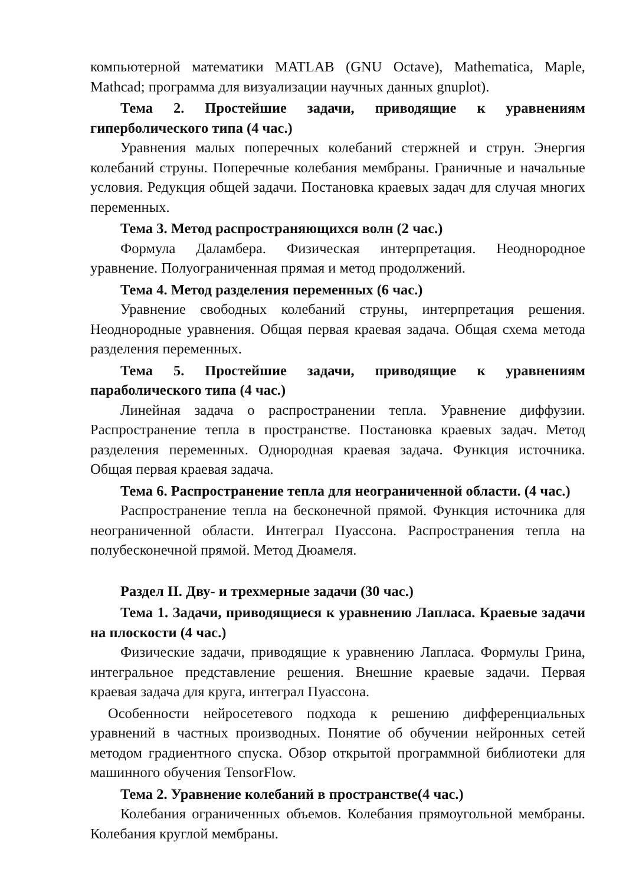компьютерной математики MATLAB (GNU Octave), Mathematica, Maple, Mathcad; программа для визуализации научных данных gnuplot).
Тема 2. Простейшие задачи, приводящие к уравнениям гиперболического типа (4 час.)
Уравнения малых поперечных колебаний стержней и струн. Энергия колебаний струны. Поперечные колебания мембраны. Граничные и начальные условия. Редукция общей задачи. Постановка краевых задач для случая многих переменных.
Тема 3. Метод распространяющихся волн (2 час.)
Формула Даламбера. Физическая интерпретация. Неоднородное уравнение. Полуограниченная прямая и метод продолжений.
Тема 4. Метод разделения переменных (6 час.)
Уравнение свободных колебаний струны, интерпретация решения. Неоднородные уравнения. Общая первая краевая задача. Общая схема метода разделения переменных.
Тема 5. Простейшие задачи, приводящие к уравнениям параболического типа (4 час.)
Линейная задача о распространении тепла. Уравнение диффузии. Распространение тепла в пространстве. Постановка краевых задач. Метод разделения переменных. Однородная краевая задача. Функция источника. Общая первая краевая задача.
Тема 6. Распространение тепла для неограниченной области. (4 час.)
Распространение тепла на бесконечной прямой. Функция источника для неограниченной области. Интеграл Пуассона. Распространения тепла на полубесконечной прямой. Метод Дюамеля.
Раздел II. Дву- и трехмерные задачи (30 час.)
Тема 1. Задачи, приводящиеся к уравнению Лапласа. Краевые задачи на плоскости (4 час.)
Физические задачи, приводящие к уравнению Лапласа. Формулы Грина, интегральное представление решения. Внешние краевые задачи. Первая краевая задача для круга, интеграл Пуассона.
Особенности нейросетевого подхода к решению дифференциальных уравнений в частных производных. Понятие об обучении нейронных сетей методом градиентного спуска. Обзор открытой программной библиотеки для машинного обучения TensorFlow.
Тема 2. Уравнение колебаний в пространстве(4 час.)
Колебания ограниченных объемов. Колебания прямоугольной мембраны. Колебания круглой мембраны.